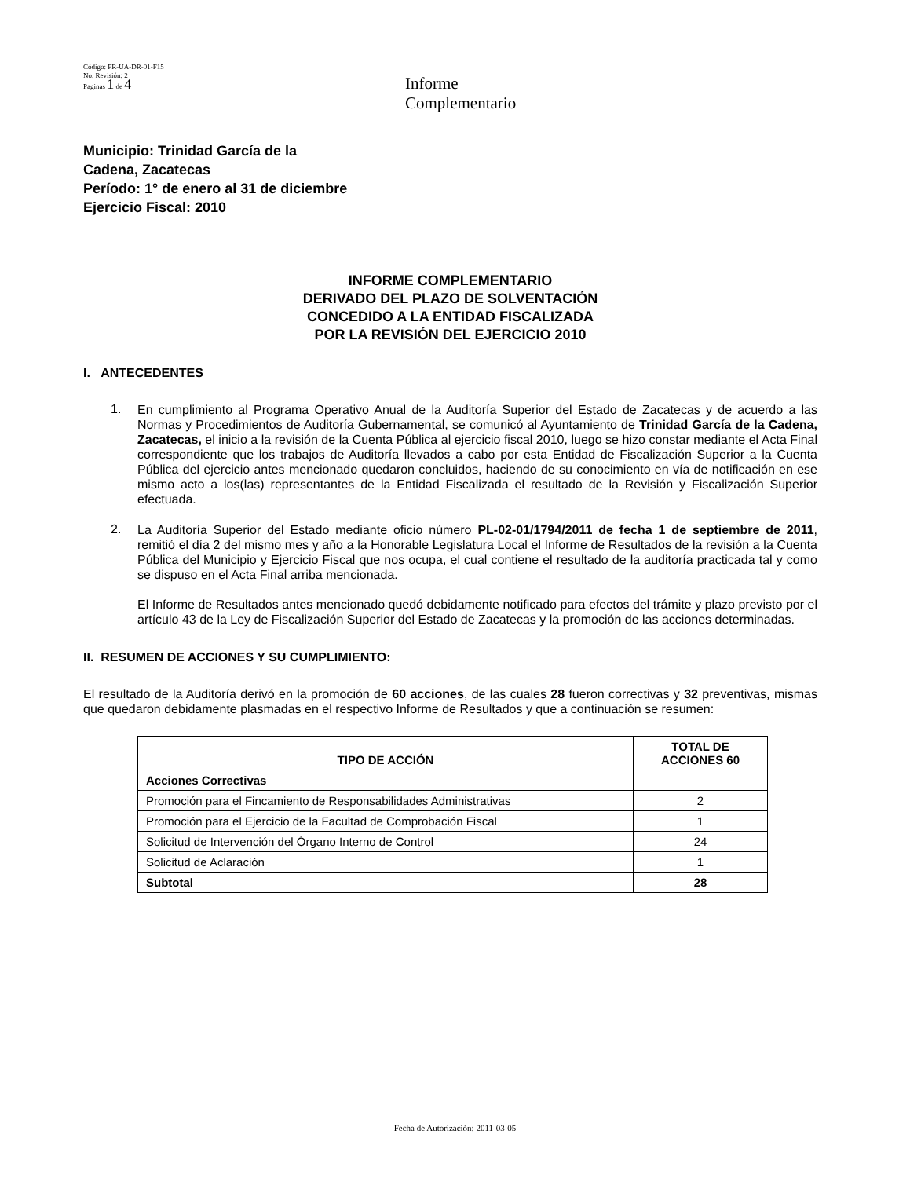Código: PR-UA-DR-01-F15
No. Revisión: 2
Paginas 1 de 4
Informe
Complementario
Municipio: Trinidad García de la
Cadena, Zacatecas
Período: 1° de enero al 31 de diciembre
Ejercicio Fiscal: 2010
INFORME COMPLEMENTARIO
DERIVADO DEL PLAZO DE SOLVENTACIÓN
CONCEDIDO A LA ENTIDAD FISCALIZADA
POR LA REVISIÓN DEL EJERCICIO 2010
I. ANTECEDENTES
1.
En cumplimiento al Programa Operativo Anual de la Auditoría Superior del Estado de Zacatecas y de acuerdo a las Normas y Procedimientos de Auditoría Gubernamental, se comunicó al Ayuntamiento de Trinidad García de la Cadena, Zacatecas, el inicio a la revisión de la Cuenta Pública al ejercicio fiscal 2010, luego se hizo constar mediante el Acta Final correspondiente que los trabajos de Auditoría llevados a cabo por esta Entidad de Fiscalización Superior a la Cuenta Pública del ejercicio antes mencionado quedaron concluidos, haciendo de su conocimiento en vía de notificación en ese mismo acto a los(las) representantes de la Entidad Fiscalizada el resultado de la Revisión y Fiscalización Superior efectuada.
2.
La Auditoría Superior del Estado mediante oficio número PL-02-01/1794/2011 de fecha 1 de septiembre de 2011, remitió el día 2 del mismo mes y año a la Honorable Legislatura Local el Informe de Resultados de la revisión a la Cuenta Pública del Municipio y Ejercicio Fiscal que nos ocupa, el cual contiene el resultado de la auditoría practicada tal y como se dispuso en el Acta Final arriba mencionada.
El Informe de Resultados antes mencionado quedó debidamente notificado para efectos del trámite y plazo previsto por el artículo 43 de la Ley de Fiscalización Superior del Estado de Zacatecas y la promoción de las acciones determinadas.
II. RESUMEN DE ACCIONES Y SU CUMPLIMIENTO:
El resultado de la Auditoría derivó en la promoción de 60 acciones, de las cuales 28 fueron correctivas y 32 preventivas, mismas que quedaron debidamente plasmadas en el respectivo Informe de Resultados y que a continuación se resumen:
| TIPO DE ACCIÓN | TOTAL DE ACCIONES 60 |
| --- | --- |
| Acciones Correctivas | |
| Promoción para el Fincamiento de Responsabilidades Administrativas | 2 |
| Promoción para el Ejercicio de la Facultad de Comprobación Fiscal | 1 |
| Solicitud de Intervención del Órgano Interno de Control | 24 |
| Solicitud de Aclaración | 1 |
| Subtotal | 28 |
Fecha de Autorización: 2011-03-05